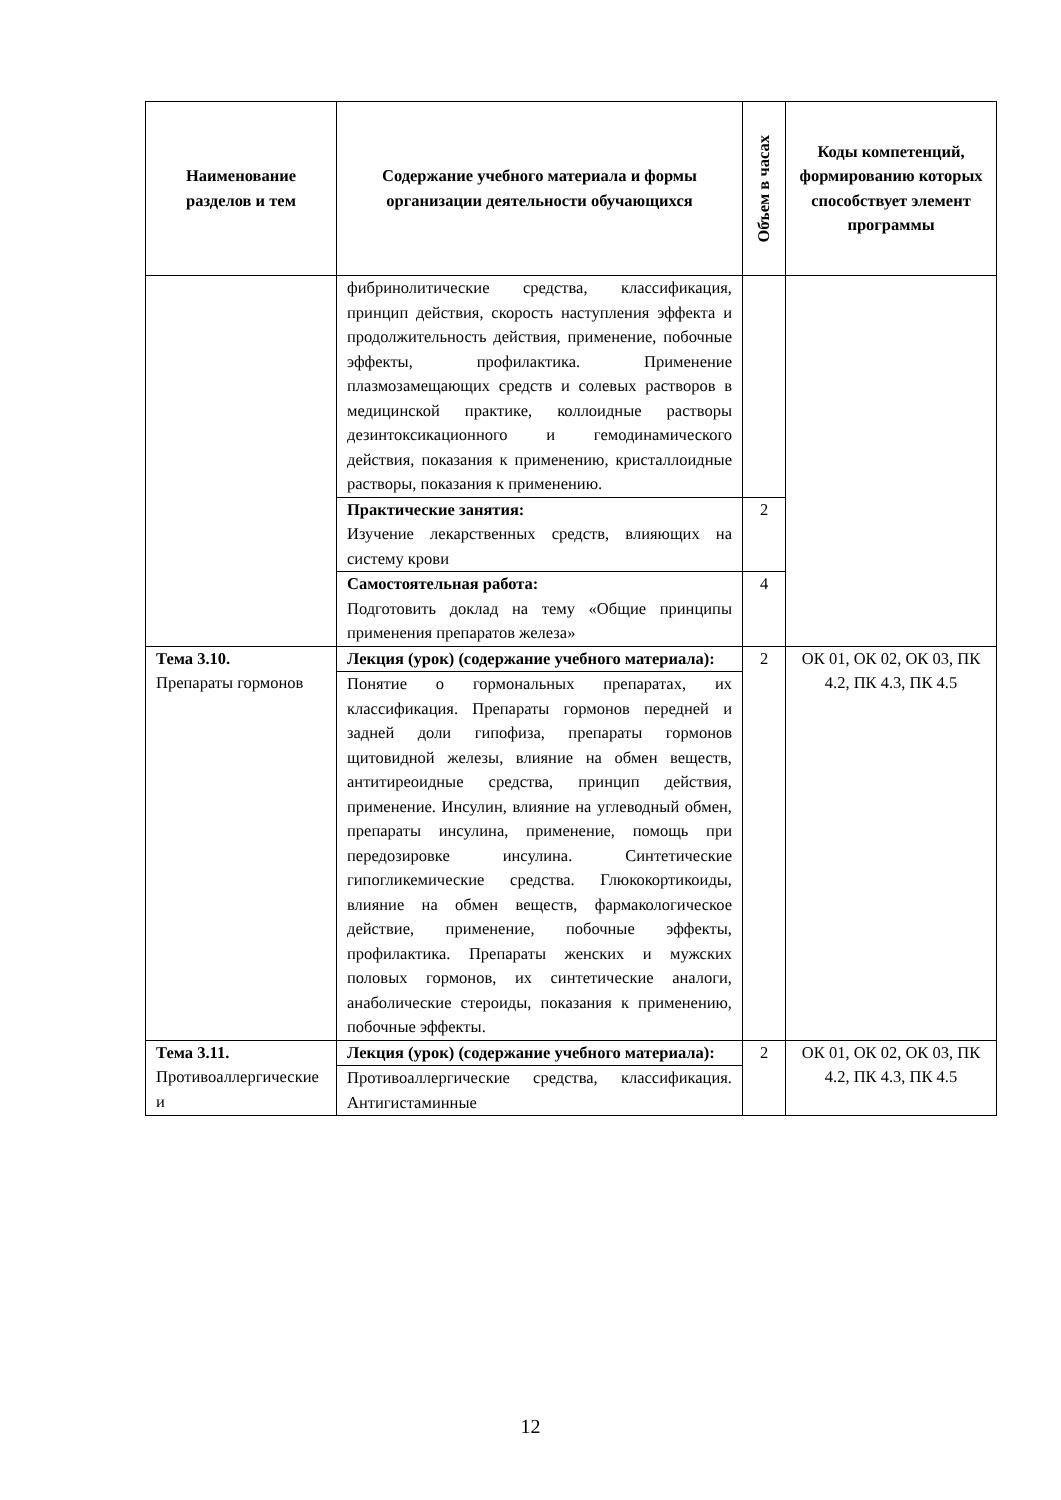| Наименование разделов и тем | Содержание учебного материала и формы организации деятельности обучающихся | Объем в часах | Коды компетенций, формированию которых способствует элемент программы |
| --- | --- | --- | --- |
| | фибринолитические средства, классификация, принцип действия, скорость наступления эффекта и продолжительность действия, применение, побочные эффекты, профилактика. Применение плазмозамещающих средств и солевых растворов в медицинской практике, коллоидные растворы дезинтоксикационного и гемодинамического действия, показания к применению, кристаллоидные растворы, показания к применению. | | |
| | Практические занятия: Изучение лекарственных средств, влияющих на систему крови | 2 | |
| | Самостоятельная работа: Подготовить доклад на тему «Общие принципы применения препаратов железа» | 4 | |
| Тема 3.10. Препараты гормонов | Лекция (урок) (содержание учебного материала): | 2 | ОК 01, ОК 02, ОК 03, ПК 4.2, ПК 4.3, ПК 4.5 |
| | Понятие о гормональных препаратах, их классификация. Препараты гормонов передней и задней доли гипофиза, препараты гормонов щитовидной железы, влияние на обмен веществ, антитиреоидные средства, принцип действия, применение. Инсулин, влияние на углеводный обмен, препараты инсулина, применение, помощь при передозировке инсулина. Синтетические гипогликемические средства. Глюкокортикоиды, влияние на обмен веществ, фармакологическое действие, применение, побочные эффекты, профилактика. Препараты женских и мужских половых гормонов, их синтетические аналоги, анаболические стероиды, показания к применению, побочные эффекты. | | |
| Тема 3.11. Противоаллергические и | Лекция (урок) (содержание учебного материала): | 2 | ОК 01, ОК 02, ОК 03, ПК 4.2, ПК 4.3, ПК 4.5 |
| | Противоаллергические средства, классификация. Антигистаминные | | |
12